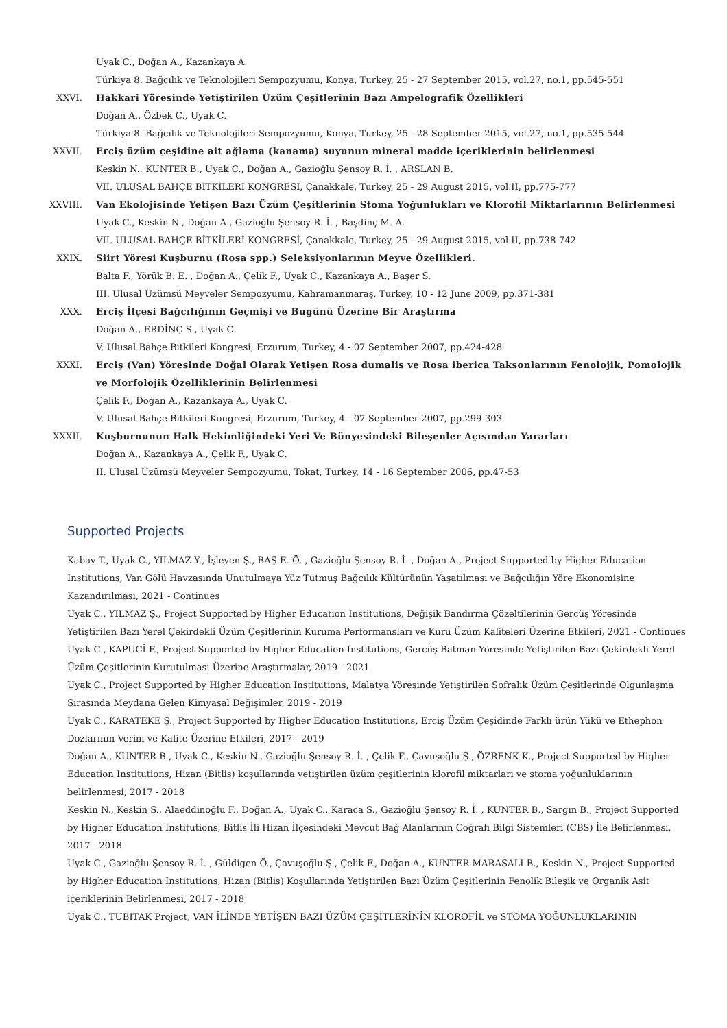Uyak C., Doğan A., Kazankaya A.
Türkiya 8. Bağcılık ve Teknolojileri Sempozyumu, Konya, Turkey, 25 - 27 September 2015, vol.27, no.1, pp.545-551
XXVI. Hakkari Yöresinde Yetiştirilen Üzüm Çeşitlerinin Bazı Ampelografik Özellikleri
Doğan A., Özbek C., Uyak C.
Türkiya 8. Bağcılık ve Teknolojileri Sempozyumu, Konya, Turkey, 25 - 28 September 2015, vol.27, no.1, pp.535-544
XXVII. Erciş üzüm çeşidine ait ağlama (kanama) suyunun mineral madde içeriklerinin belirlenmesi
Keskin N., KUNTER B., Uyak C., Doğan A., Gazioğlu Şensoy R. İ. , ARSLAN B.
VII. ULUSAL BAHÇE BİTKİLERİ KONGRESİ, Çanakkale, Turkey, 25 - 29 August 2015, vol.II, pp.775-777
XXVIII.
Van Ekolojisinde Yetişen Bazı Üzüm Çeşitlerinin Stoma Yoğunlukları ve Klorofil Miktarlarının Belirlenmesi
Uyak C., Keskin N., Doğan A., Gazioğlu Şensoy R. İ. , Başdinç M. A.
VII. ULUSAL BAHÇE BİTKİLERİ KONGRESİ, Çanakkale, Turkey, 25 - 29 August 2015, vol.II, pp.738-742
XXIX. Siirt Yöresi Kuşburnu (Rosa spp.) Seleksiyonlarının Meyve Özellikleri.
Balta F., Yörük B. E. , Doğan A., Çelik F., Uyak C., Kazankaya A., Başer S.
III. Ulusal Üzümsü Meyveler Sempozyumu, Kahramanmaraş, Turkey, 10 - 12 June 2009, pp.371-381
XXX. Erciş İlçesi Bağcılığının Geçmişi ve Bugünü Üzerine Bir Araştırma
Doğan A., ERDİNÇ S., Uyak C.
V. Ulusal Bahçe Bitkileri Kongresi, Erzurum, Turkey, 4 - 07 September 2007, pp.424-428
XXXI. Erciş (Van) Yöresinde Doğal Olarak Yetişen Rosa dumalis ve Rosa iberica Taksonlarının Fenolojik, Pomolojik ve Morfolojik Özelliklerinin Belirlenmesi
Çelik F., Doğan A., Kazankaya A., Uyak C.
V. Ulusal Bahçe Bitkileri Kongresi, Erzurum, Turkey, 4 - 07 September 2007, pp.299-303
XXXII. Kuşburnunun Halk Hekimliğindeki Yeri Ve Bünyesindeki Bileşenler Açısından Yararları
Doğan A., Kazankaya A., Çelik F., Uyak C.
II. Ulusal Üzümsü Meyveler Sempozyumu, Tokat, Turkey, 14 - 16 September 2006, pp.47-53
Supported Projects
Kabay T., Uyak C., YILMAZ Y., İşleyen Ş., BAŞ E. Ö. , Gazioğlu Şensoy R. İ. , Doğan A., Project Supported by Higher Education Institutions, Van Gölü Havzasında Unutulmaya Yüz Tutmuş Bağcılık Kültürünün Yaşatılması ve Bağcılığın Yöre Ekonomisine Kazandırılması, 2021 - Continues
Uyak C., YILMAZ Ş., Project Supported by Higher Education Institutions, Değişik Bandırma Çözeltilerinin Gercüş Yöresinde Yetiştirilen Bazı Yerel Çekirdekli Üzüm Çeşitlerinin Kuruma Performansları ve Kuru Üzüm Kaliteleri Üzerine Etkileri, 2021 - Continues
Uyak C., KAPUCİ F., Project Supported by Higher Education Institutions, Gercüş Batman Yöresinde Yetiştirilen Bazı Çekirdekli Yerel Üzüm Çeşitlerinin Kurutulması Üzerine Araştırmalar, 2019 - 2021
Uyak C., Project Supported by Higher Education Institutions, Malatya Yöresinde Yetiştirilen Sofralık Üzüm Çeşitlerinde Olgunlaşma Sırasında Meydana Gelen Kimyasal Değişimler, 2019 - 2019
Uyak C., KARATEKE Ş., Project Supported by Higher Education Institutions, Erciş Üzüm Çeşidinde Farklı ürün Yükü ve Ethephon Dozlarının Verim ve Kalite Üzerine Etkileri, 2017 - 2019
Doğan A., KUNTER B., Uyak C., Keskin N., Gazioğlu Şensoy R. İ. , Çelik F., Çavuşoğlu Ş., ÖZRENK K., Project Supported by Higher Education Institutions, Hizan (Bitlis) koşullarında yetiştirilen üzüm çeşitlerinin klorofil miktarları ve stoma yoğunluklarının belirlenmesi, 2017 - 2018
Keskin N., Keskin S., Alaeddinoğlu F., Doğan A., Uyak C., Karaca S., Gazioğlu Şensoy R. İ. , KUNTER B., Sargın B., Project Supported by Higher Education Institutions, Bitlis İli Hizan İlçesindeki Mevcut Bağ Alanlarının Coğrafi Bilgi Sistemleri (CBS) İle Belirlenmesi, 2017 - 2018
Uyak C., Gazioğlu Şensoy R. İ. , Güldigen Ö., Çavuşoğlu Ş., Çelik F., Doğan A., KUNTER MARASALI B., Keskin N., Project Supported by Higher Education Institutions, Hizan (Bitlis) Koşullarında Yetiştirilen Bazı Üzüm Çeşitlerinin Fenolik Bileşik ve Organik Asit içeriklerinin Belirlenmesi, 2017 - 2018
Uyak C., TUBITAK Project, VAN İLİNDE YETİŞEN BAZI ÜZÜM ÇEŞİTLERİNİN KLOROFİL ve STOMA YOĞUNLUKLARININ